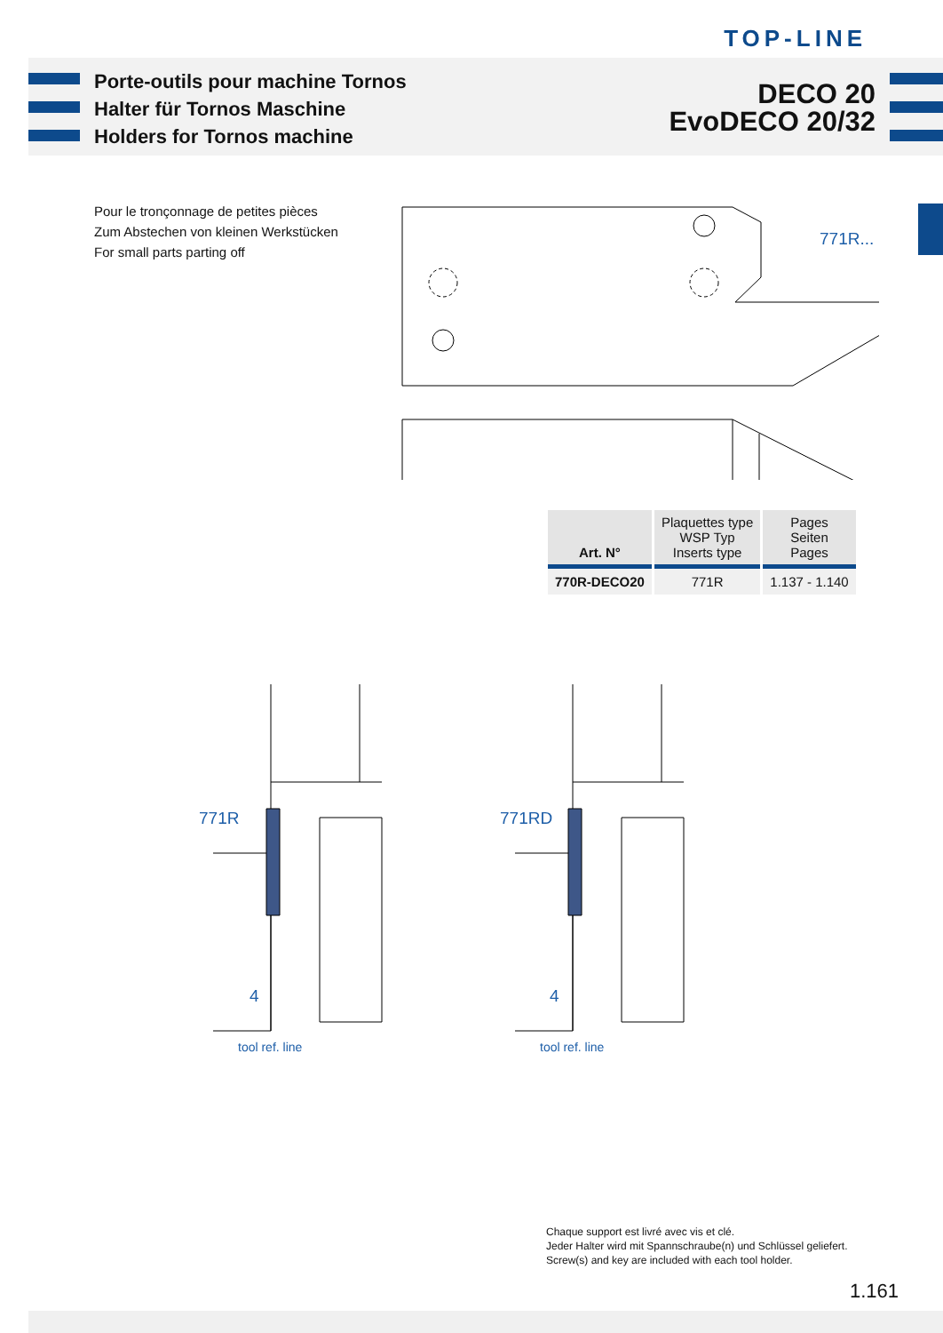TOP-LINE
Porte-outils pour machine Tornos
Halter für Tornos Maschine
Holders for Tornos machine
DECO 20
EvoDECO 20/32
Pour le tronçonnage de petites pièces
Zum Abstechen von kleinen Werkstücken
For small parts parting off
771R...
| Art. N° | Plaquettes type WSP Typ Inserts type | Pages Seiten Pages |
| --- | --- | --- |
| 770R-DECO20 | 771R | 1.137 - 1.140 |
771R 771RD
4 4
tool ref. line tool ref. line
Chaque support est livré avec vis et clé.
Jeder Halter wird mit Spannschraube(n) und Schlüssel geliefert.
Screw(s) and key are included with each tool holder.
1.161